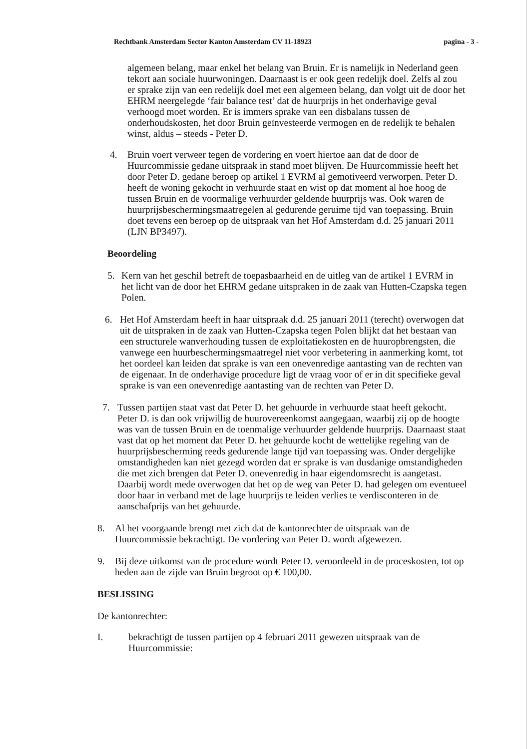Rechtbank Amsterdam Sector Kanton Amsterdam CV 11-18923 pagina - 3 -
algemeen belang, maar enkel het belang van Bruin. Er is namelijk in Nederland geen tekort aan sociale huurwoningen. Daarnaast is er ook geen redelijk doel. Zelfs al zou er sprake zijn van een redelijk doel met een algemeen belang, dan volgt uit de door het EHRM neergelegde ‘fair balance test’ dat de huurprijs in het onderhavige geval verhoogd moet worden. Er is immers sprake van een disbalans tussen de onderhoudskosten, het door Bruin geïnvesteerde vermogen en de redelijk te behalen winst, aldus – steeds - Peter D.
4. Bruin voert verweer tegen de vordering en voert hiertoe aan dat de door de Huurcommissie gedane uitspraak in stand moet blijven. De Huurcommissie heeft het door Peter D. gedane beroep op artikel 1 EVRM al gemotiveerd verworpen. Peter D. heeft de woning gekocht in verhuurde staat en wist op dat moment al hoe hoog de tussen Bruin en de voormalige verhuurder geldende huurprijs was. Ook waren de huurprijsbeschermingsmaatregelen al gedurende geruime tijd van toepassing. Bruin doet tevens een beroep op de uitspraak van het Hof Amsterdam d.d. 25 januari 2011 (LJN BP3497).
Beoordeling
5. Kern van het geschil betreft de toepasbaarheid en de uitleg van de artikel 1 EVRM in het licht van de door het EHRM gedane uitspraken in de zaak van Hutten-Czapska tegen Polen.
6. Het Hof Amsterdam heeft in haar uitspraak d.d. 25 januari 2011 (terecht) overwogen dat uit de uitspraken in de zaak van Hutten-Czapska tegen Polen blijkt dat het bestaan van een structurele wanverhouding tussen de exploitatiekosten en de huuropbrengsten, die vanwege een huurbeschermingsmaatregel niet voor verbetering in aanmerking komt, tot het oordeel kan leiden dat sprake is van een onevenredige aantasting van de rechten van de eigenaar. In de onderhavige procedure ligt de vraag voor of er in dit specifieke geval sprake is van een onevenredige aantasting van de rechten van Peter D.
7. Tussen partijen staat vast dat Peter D. het gehuurde in verhuurde staat heeft gekocht. Peter D. is dan ook vrijwillig de huurovereenkomst aangegaan, waarbij zij op de hoogte was van de tussen Bruin en de toenmalige verhuurder geldende huurprijs. Daarnaast staat vast dat op het moment dat Peter D. het gehuurde kocht de wettelijke regeling van de huurprijsbescherming reeds gedurende lange tijd van toepassing was. Onder dergelijke omstandigheden kan niet gezegd worden dat er sprake is van dusdanige omstandigheden die met zich brengen dat Peter D. onevenredig in haar eigendomsrecht is aangetast. Daarbij wordt mede overwogen dat het op de weg van Peter D. had gelegen om eventueel door haar in verband met de lage huurprijs te leiden verlies te verdisconteren in de aanschafprijs van het gehuurde.
8. Al het voorgaande brengt met zich dat de kantonrechter de uitspraak van de Huurcommissie bekrachtigt. De vordering van Peter D. wordt afgewezen.
9. Bij deze uitkomst van de procedure wordt Peter D. veroordeeld in de proceskosten, tot op heden aan de zijde van Bruin begroot op € 100,00.
BESLISSING
De kantonrechter:
I. bekrachtigt de tussen partijen op 4 februari 2011 gewezen uitspraak van de Huurcommissie: